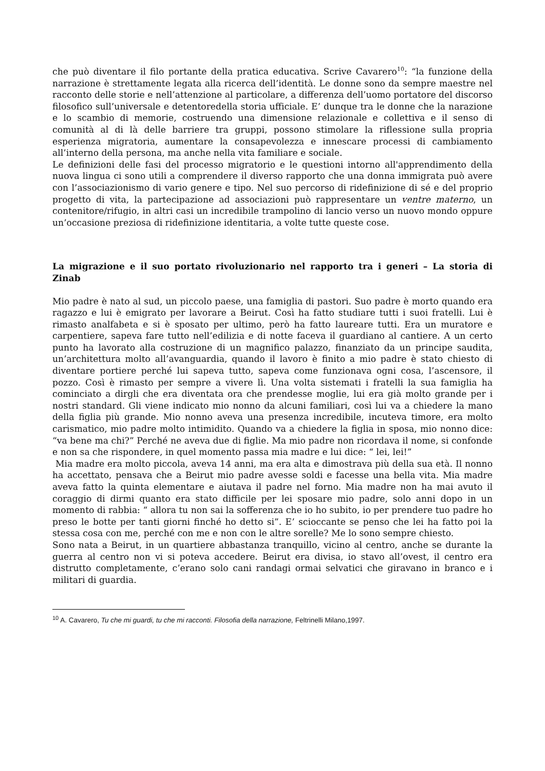che può diventare il filo portante della pratica educativa. Scrive Cavarero<sup>10</sup>: “la funzione della narrazione è strettamente legata alla ricerca dell’identità. Le donne sono da sempre maestre nel racconto delle storie e nell’attenzione al particolare, a differenza dell’uomo portatore del discorso filosofico sull’universale e detentoredella storia ufficiale. E’ dunque tra le donne che la narazione e lo scambio di memorie, costruendo una dimensione relazionale e collettiva e il senso di comunità al di là delle barriere tra gruppi, possono stimolare la riflessione sulla propria esperienza migratoria, aumentare la consapevolezza e innescare processi di cambiamento all’interno della persona, ma anche nella vita familiare e sociale.
Le definizioni delle fasi del processo migratorio e le questioni intorno all'apprendimento della nuova lingua ci sono utili a comprendere il diverso rapporto che una donna immigrata può avere con l’associazionismo di vario genere e tipo. Nel suo percorso di ridefinizione di sé e del proprio progetto di vita, la partecipazione ad associazioni può rappresentare un ventre materno, un contenitore/rifugio, in altri casi un incredibile trampolino di lancio verso un nuovo mondo oppure un’occasione preziosa di ridefinizione identitaria, a volte tutte queste cose.
La migrazione e il suo portato rivoluzionario nel rapporto tra i generi – La storia di Zinab
Mio padre è nato al sud, un piccolo paese, una famiglia di pastori. Suo padre è morto quando era ragazzo e lui è emigrato per lavorare a Beirut. Così ha fatto studiare tutti i suoi fratelli. Lui è rimasto analfabeta e si è sposato per ultimo, però ha fatto laureare tutti. Era un muratore e carpentiere, sapeva fare tutto nell’edilizia e di notte faceva il guardiano al cantiere. A un certo punto ha lavorato alla costruzione di un magnifico palazzo, finanziato da un principe saudita, un’architettura molto all’avanguardia, quando il lavoro è finito a mio padre è stato chiesto di diventare portiere perché lui sapeva tutto, sapeva come funzionava ogni cosa, l’ascensore, il pozzo. Così è rimasto per sempre a vivere lì. Una volta sistemati i fratelli la sua famiglia ha cominciato a dirgli che era diventata ora che prendesse moglie, lui era già molto grande per i nostri standard. Gli viene indicato mio nonno da alcuni familiari, così lui va a chiedere la mano della figlia più grande. Mio nonno aveva una presenza incredibile, incuteva timore, era molto carismatico, mio padre molto intimidito. Quando va a chiedere la figlia in sposa, mio nonno dice: “va bene ma chi?” Perché ne aveva due di figlie. Ma mio padre non ricordava il nome, si confonde e non sa che rispondere, in quel momento passa mia madre e lui dice: “ lei, lei!”
Mia madre era molto piccola, aveva 14 anni, ma era alta e dimostrava più della sua età. Il nonno ha accettato, pensava che a Beirut mio padre avesse soldi e facesse una bella vita. Mia madre aveva fatto la quinta elementare e aiutava il padre nel forno. Mia madre non ha mai avuto il coraggio di dirmi quanto era stato difficile per lei sposare mio padre, solo anni dopo in un momento di rabbia: “ allora tu non sai la sofferenza che io ho subito, io per prendere tuo padre ho preso le botte per tanti giorni finché ho detto si”. E’ scioccante se penso che lei ha fatto poi la stessa cosa con me, perché con me e non con le altre sorelle? Me lo sono sempre chiesto.
Sono nata a Beirut, in un quartiere abbastanza tranquillo, vicino al centro, anche se durante la guerra al centro non vi si poteva accedere. Beirut era divisa, io stavo all’ovest, il centro era distrutto completamente, c’erano solo cani randagi ormai selvatici che giravano in branco e i militari di guardia.
<sup>10</sup> A. Cavarero, Tu che mi guardi, tu che mi racconti. Filosofia della narrazione, Feltrinelli Milano,1997.